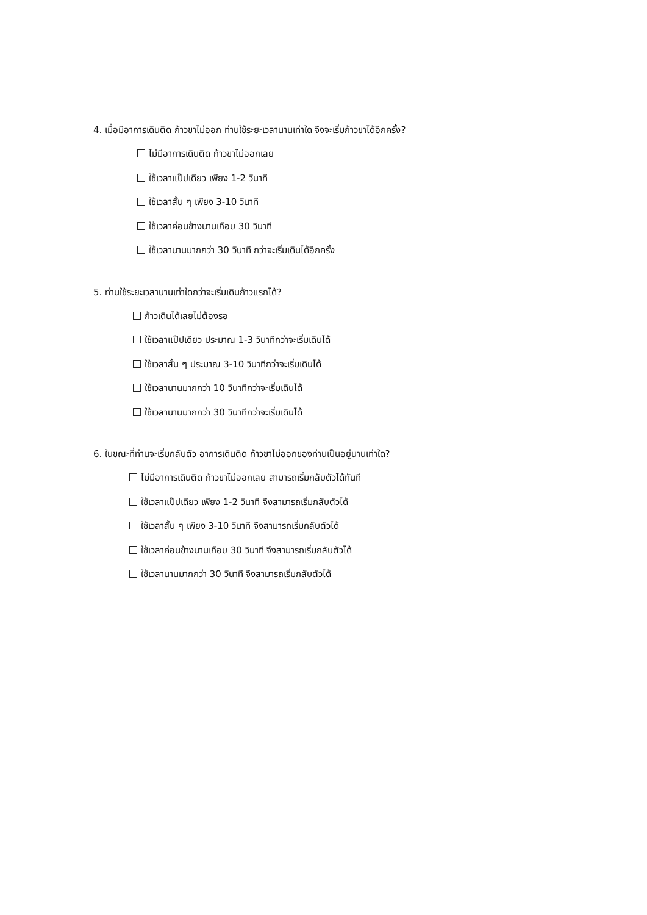4. เมื่อมีอาการเดินติด ก้าวขาไม่ออก ท่านใช้ระยะเวลานานเท่าใด จึงจะเริ่มก้าวขาได้อีกครั้ง?
ไม่มีอาการเดินติด ก้าวขาไม่ออกเลย
ใช้เวลาแป๊ปเดียว เพียง 1-2 วินาที
ใช้เวลาสั้น ๆ เพียง 3-10 วินาที
ใช้เวลาค่อนข้างนานเกือบ 30 วินาที
ใช้เวลานานมากกว่า 30 วินาที กว่าจะเริ่มเดินได้อีกครั้ง
5. ท่านใช้ระยะเวลานานเท่าใดกว่าจะเริ่มเดินก้าวแรกได้?
ก้าวเดินได้เลยไม่ต้องรอ
ใช้เวลาแป๊ปเดียว ประมาณ 1-3 วินาทีกว่าจะเริ่มเดินได้
ใช้เวลาสั้น ๆ ประมาณ 3-10 วินาทีกว่าจะเริ่มเดินได้
ใช้เวลานานมากกว่า 10 วินาทีกว่าจะเริ่มเดินได้
ใช้เวลานานมากกว่า 30 วินาทีกว่าจะเริ่มเดินได้
6. ในขณะที่ท่านจะเริ่มกลับตัว อาการเดินติด ก้าวขาไม่ออกของท่านเป็นอยู่นานเท่าใด?
ไม่มีอาการเดินติด ก้าวขาไม่ออกเลย สามารถเริ่มกลับตัวได้ทันที
ใช้เวลาแป๊ปเดียว เพียง 1-2 วินาที จึงสามารถเริ่มกลับตัวได้
ใช้เวลาสั้น ๆ เพียง 3-10 วินาที จึงสามารถเริ่มกลับตัวได้
ใช้เวลาค่อนข้างนานเกือบ 30 วินาที จึงสามารถเริ่มกลับตัวได้
ใช้เวลานานมากกว่า 30 วินาที จึงสามารถเริ่มกลับตัวได้